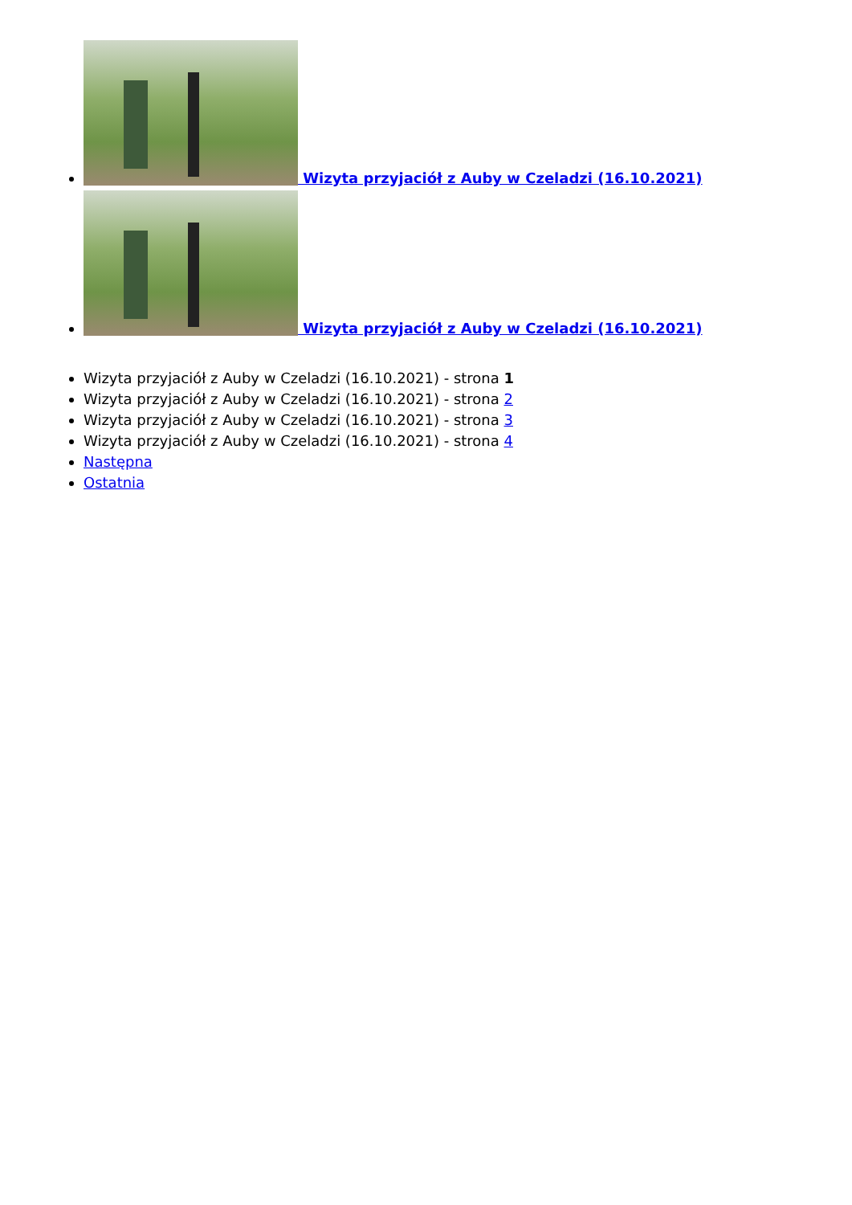Wizyta przyjaciół z Auby w Czeladzi (16.10.2021)
Wizyta przyjaciół z Auby w Czeladzi (16.10.2021)
Wizyta przyjaciół z Auby w Czeladzi (16.10.2021) - strona 1
Wizyta przyjaciół z Auby w Czeladzi (16.10.2021) - strona 2
Wizyta przyjaciół z Auby w Czeladzi (16.10.2021) - strona 3
Wizyta przyjaciół z Auby w Czeladzi (16.10.2021) - strona 4
Następna
Ostatnia